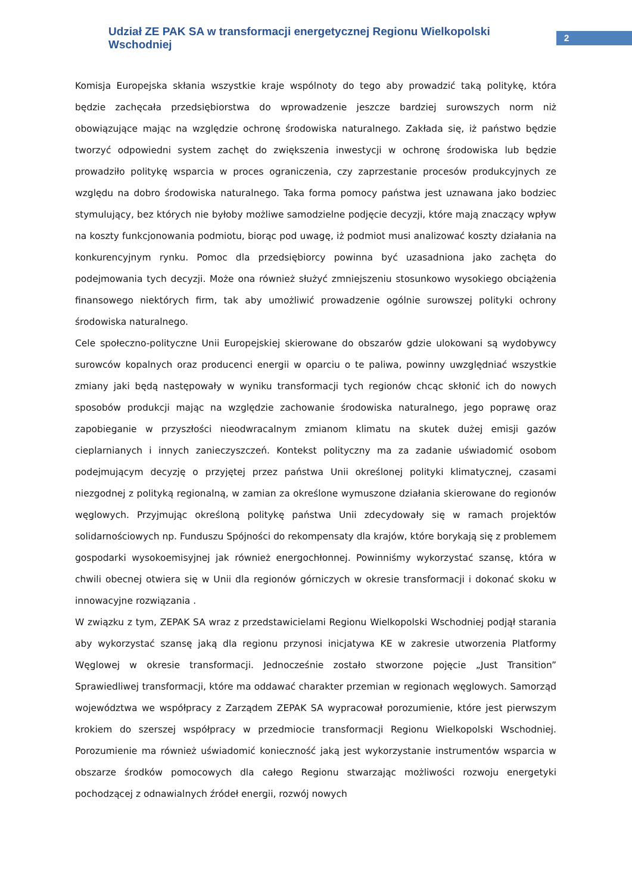Udział ZE PAK SA w transformacji energetycznej Regionu Wielkopolski Wschodniej
2
Komisja Europejska skłania wszystkie kraje wspólnoty do tego aby prowadzić taką politykę, która będzie zachęcała przedsiębiorstwa do wprowadzenie jeszcze bardziej surowszych norm niż obowiązujące mając na względzie ochronę środowiska naturalnego. Zakłada się, iż państwo będzie tworzyć odpowiedni system zachęt do zwiększenia inwestycji w ochronę środowiska lub będzie prowadziło politykę wsparcia w proces ograniczenia, czy zaprzestanie procesów produkcyjnych ze względu na dobro środowiska naturalnego. Taka forma pomocy państwa jest uznawana jako bodziec stymulujący, bez których nie byłoby możliwe samodzielne podjęcie decyzji, które mają znaczący wpływ na koszty funkcjonowania podmiotu, biorąc pod uwagę, iż podmiot musi analizować koszty działania na konkurencyjnym rynku. Pomoc dla przedsiębiorcy powinna być uzasadniona jako zachęta do podejmowania tych decyzji. Może ona również służyć zmniejszeniu stosunkowo wysokiego obciążenia finansowego niektórych firm, tak aby umożliwić prowadzenie ogólnie surowszej polityki ochrony środowiska naturalnego.
Cele społeczno-polityczne Unii Europejskiej skierowane do obszarów gdzie ulokowani są wydobywcy surowców kopalnych oraz producenci energii w oparciu o te paliwa, powinny uwzględniać wszystkie zmiany jaki będą następowały w wyniku transformacji tych regionów chcąc skłonić ich do nowych sposobów produkcji mając na względzie zachowanie środowiska naturalnego, jego poprawę oraz zapobieganie w przyszłości nieodwracalnym zmianom klimatu na skutek dużej emisji gazów cieplarnianych i innych zanieczyszczeń. Kontekst polityczny ma za zadanie uświadomić osobom podejmującym decyzję o przyjętej przez państwa Unii określonej polityki klimatycznej, czasami niezgodnej z polityką regionalną, w zamian za określone wymuszone działania skierowane do regionów węglowych. Przyjmując określoną politykę państwa Unii zdecydowały się w ramach projektów solidarnościowych np. Funduszu Spójności do rekompensaty dla krajów, które borykają się z problemem gospodarki wysokoemisyjnej jak również energochłonnej. Powinniśmy wykorzystać szansę, która w chwili obecnej otwiera się w Unii dla regionów górniczych w okresie transformacji i dokonać skoku w innowacyjne rozwiązania .
W związku z tym, ZEPAK SA wraz z przedstawicielami Regionu Wielkopolski Wschodniej podjął starania aby wykorzystać szansę jaką dla regionu przynosi inicjatywa KE w zakresie utworzenia Platformy Węglowej w okresie transformacji. Jednocześnie zostało stworzone pojęcie „Just Transition” Sprawiedliwej transformacji, które ma oddawać charakter przemian w regionach węglowych. Samorząd województwa we współpracy z Zarządem ZEPAK SA wypracował porozumienie, które jest pierwszym krokiem do szerszej współpracy w przedmiocie transformacji Regionu Wielkopolski Wschodniej. Porozumienie ma również uświadomić konieczność jaką jest wykorzystanie instrumentów wsparcia w obszarze środków pomocowych dla całego Regionu stwarzając możliwości rozwoju energetyki pochodzącej z odnawialnych źródeł energii, rozwój nowych